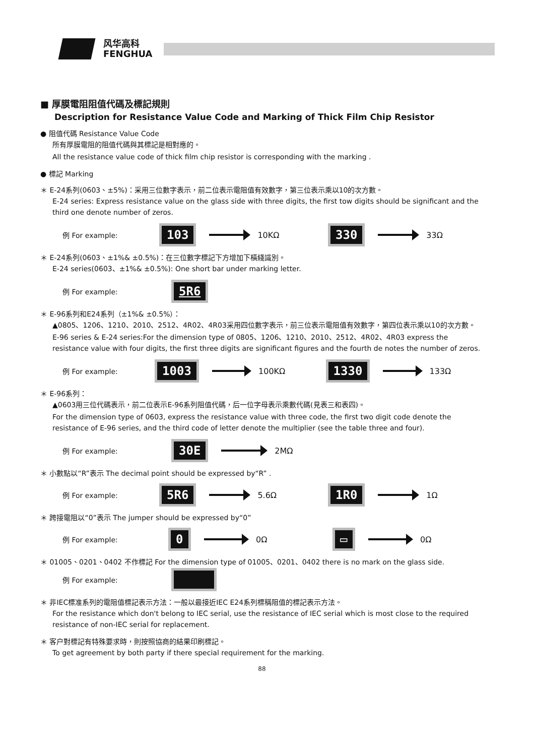风华高科
FENGHUA
■ 厚膜電阻阻值代碼及標記規則
Description for Resistance Value Code and Marking of Thick Film Chip Resistor
● 阻值代碼 Resistance Value Code
所有厚膜電阻的阻值代碼與其標記是相對應的。
All the resistance value code of thick film chip resistor is corresponding with the marking .
● 標記 Marking
＊ E-24系列(0603、±5%)：采用三位數字表示，前二位表示電阻值有效數字，第三位表示乘以10的次方數。
E-24 series: Express resistance value on the glass side with three digits, the first tow digits should be significant and the third one denote number of zeros.
例 For example: 103 10KΩ 330 33Ω
＊ E-24系列(0603、±1%& ±0.5%)：在三位數字標記下方增加下橫綫識別。
E-24 series(0603、±1%& ±0.5%): One short bar under marking letter.
例 For example: 5R6
＊ E-96系列和E24系列（±1%& ±0.5%）：
▲0805、1206、1210、2010、2512、4R02、4R03采用四位數字表示，前三位表示電阻值有效數字，第四位表示乘以10的次方數。
E-96 series & E-24 series:For the dimension type of 0805、1206、1210、2010、2512、4R02、4R03 express the resistance value with four digits, the first three digits are significant figures and the fourth de notes the number of zeros.
例 For example: 1003 100KΩ 1330 133Ω
＊ E-96系列：
▲0603用三位代碼表示，前二位表示E-96系列阻值代碼，后一位字母表示乘數代碼(見表三和表四)。
For the dimension type of 0603, express the resistance value with three code, the first two digit code denote the resistance of E-96 series, and the third code of letter denote the multiplier (see the table three and four).
例 For example: 30E 2MΩ
＊ 小數點以“R”表示 The decimal point should be expressed by“R” .
例 For example: 5R6 5.6Ω 1R0 1Ω
＊ 跨接電阻以“0”表示 The jumper should be expressed by“0”
例 For example: 0 0Ω ▭ 0Ω
＊ 01005、0201、0402 不作標記 For the dimension type of 01005、0201、0402 there is no mark on the glass side.
例 For example:
＊ 非IEC標准系列的電阻值標記表示方法：一般以最接近IEC E24系列標稱阻值的標記表示方法。
For the resistance which don't belong to IEC serial, use the resistance of IEC serial which is most close to the required resistance of non-IEC serial for replacement.
＊ 客户對標記有特殊要求時，則按照協商的結果印刷標記。
To get agreement by both party if there special requirement for the marking.
88